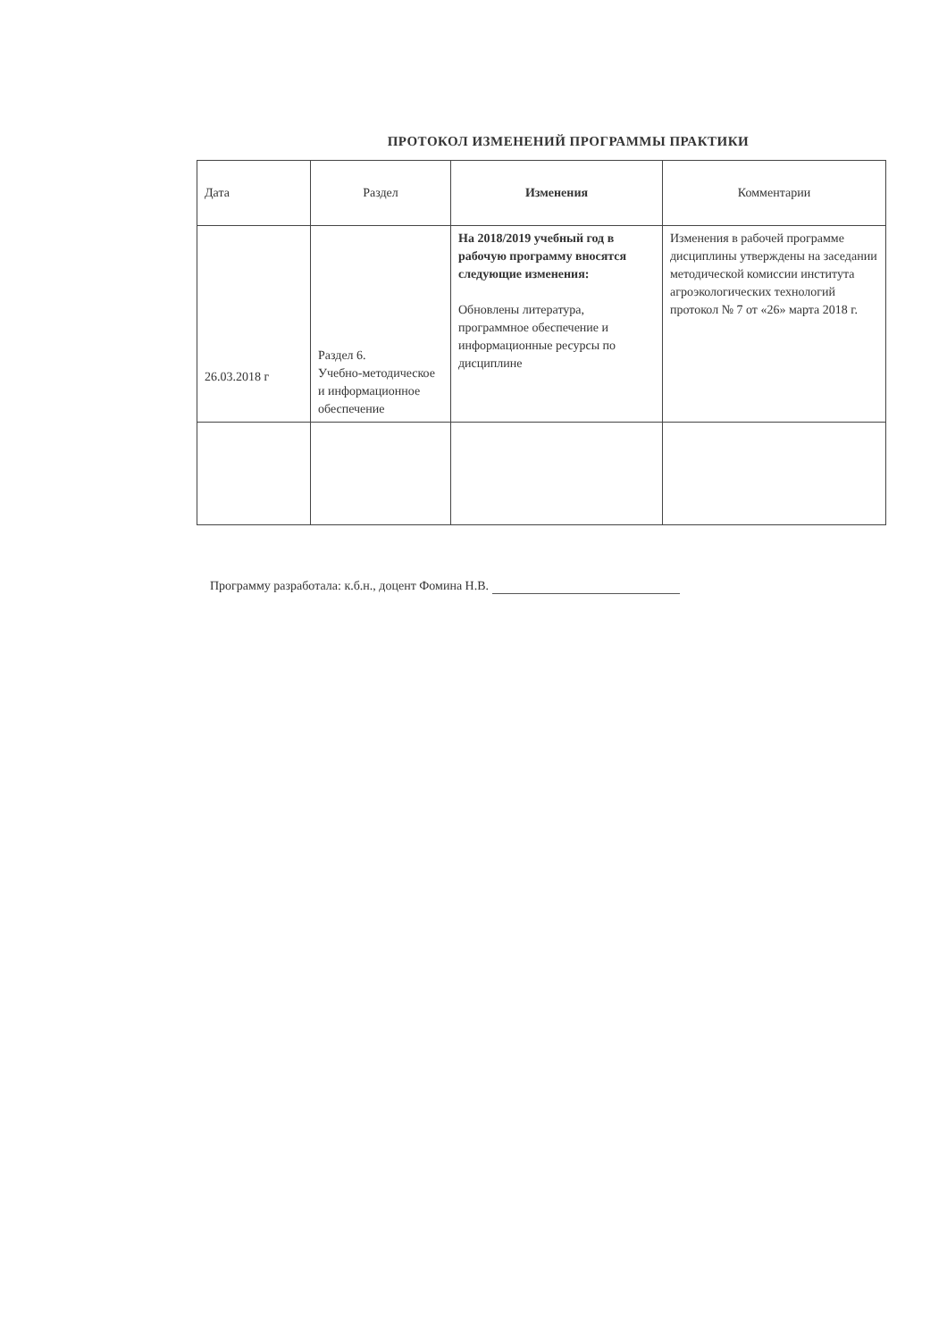ПРОТОКОЛ ИЗМЕНЕНИЙ ПРОГРАММЫ ПРАКТИКИ
| Дата | Раздел | Изменения | Комментарии |
| --- | --- | --- | --- |
| 26.03.2018 г | Раздел 6. Учебно-методическое и информационное обеспечение | На 2018/2019 учебный год в рабочую программу вносятся следующие изменения: Обновлены литература, программное обеспечение и информационные ресурсы по дисциплине | Изменения в рабочей программе дисциплины утверждены на заседании методической комиссии института агроэкологических технологий протокол № 7 от «26» марта 2018 г. |
Программу разработала: к.б.н., доцент Фомина Н.В.